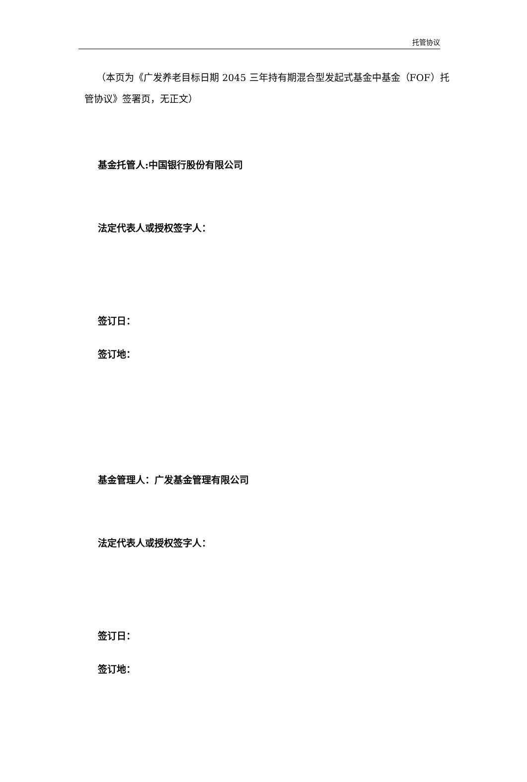托管协议
（本页为《广发养老目标日期 2045 三年持有期混合型发起式基金中基金（FOF）托管协议》签署页，无正文）
基金托管人:中国银行股份有限公司
法定代表人或授权签字人：
签订日：
签订地：
基金管理人：广发基金管理有限公司
法定代表人或授权签字人：
签订日：
签订地：